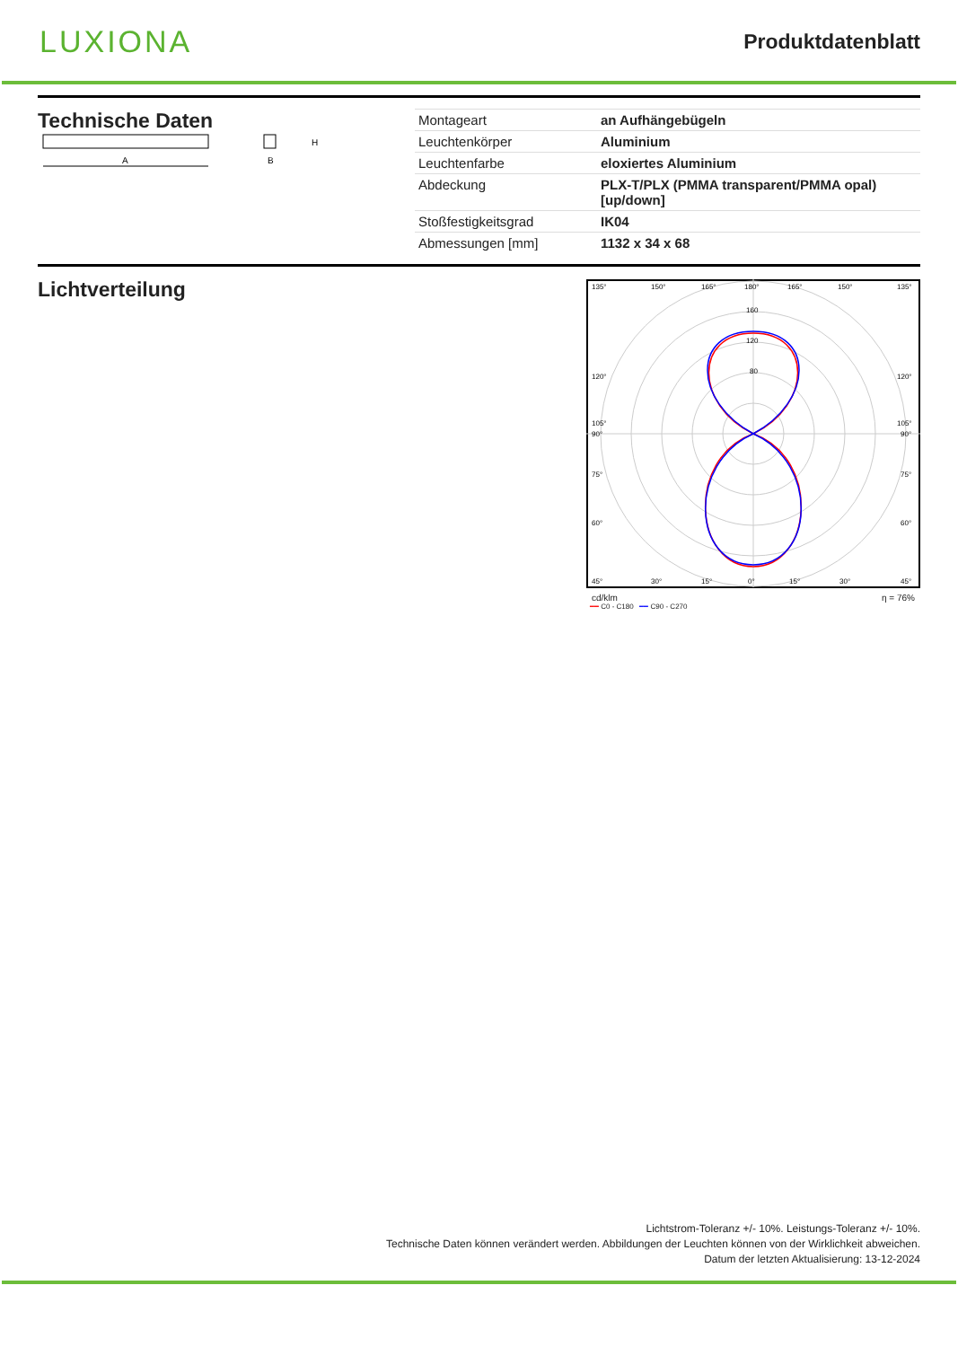LUXIONA
Produktdatenblatt
Technische Daten
A
H
B
| Montageart | an Aufhängebügeln |
| Leuchtenkörper | Aluminium |
| Leuchtenfarbe | eloxiertes Aluminium |
| Abdeckung | PLX-T/PLX (PMMA transparent/PMMA opal) [up/down] |
| Stoßfestigkeitsgrad | IK04 |
| Abmessungen [mm] | 1132 x 34 x 68 |
Lichtverteilung
135°
150°
165°
180°
165°
150°
135°
160
120
80
120°
120°
105°
105°
90°
90°
75°
75°
60°
60°
45°
30°
15°
0°
15°
30°
45°
cd/klm η = 76%
━━ C0 - C180 ━━ C90 - C270
Lichtstrom-Toleranz +/- 10%. Leistungs-Toleranz +/- 10%.
Technische Daten können verändert werden. Abbildungen der Leuchten können von der Wirklichkeit abweichen.
Datum der letzten Aktualisierung: 13-12-2024